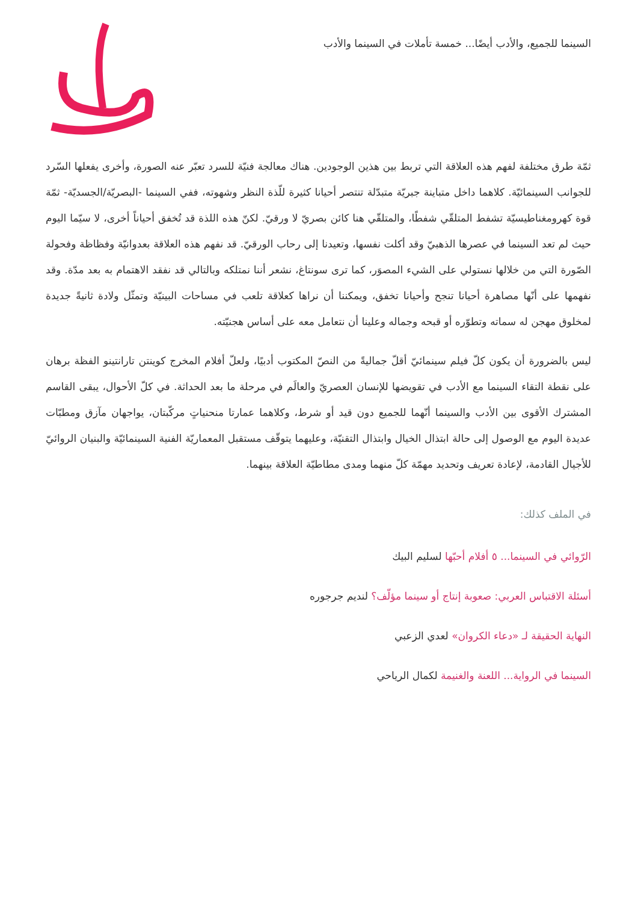السينما للجميع، والأدب أيضًا... خمسة تأملات في السينما والأدب
ثمّة طرق مختلفة لفهم هذه العلاقة التي تربط بين هذين الوجودين. هناك معالجة فنيّة للسرد تعبّر عنه الصورة، وأخرى يفعلها السّرد للجوانب السينمائيّة. كلاهما داخل متباينة جبريّة متبدّلة تنتصر أحيانا كثيرة للّذة النظر وشهوته، ففي السينما -البصريّة/الجسديّة- ثمّة قوة كهرومغناطيسيّة تشفط المتلقّي شفطًا، والمتلقّي هنا كائن بصريّ لا ورقيّ. لكنّ هذه اللذة قد تُخفق أحياناً أخرى، لا سيّما اليوم حيث لم تعد السينما في عصرها الذهبيّ وقد أكلت نفسها، وتعيدنا إلى رحاب الورقيّ. قد نفهم هذه العلاقة بعدوانيّة وفظاظة وفحولة الصّورة التي من خلالها نستولي على الشيء المصوَر، كما ترى سونتاغ، نشعر أننا نمتلكه وبالتالي قد نفقد الاهتمام به بعد مدّة. وقد نفهمها على أنّها مصاهرة أحيانا تنجح وأحيانا تخفق، ويمكننا أن نراها كعلاقة تلعب في مساحات البينيّة وتمثّل ولادة ثانيةً جديدة لمخلوق مهجن له سماته وتطوّره أو قبحه وجماله وعلينا أن نتعامل معه على أساس هجنيّته.
ليس بالضرورة أن يكون كلّ فيلم سينمائيّ أقلّ جماليةً من النصّ المكتوب أدبيًا، ولعلّ أفلام المخرج كوينتن تارانتينو الفظة برهان على نقطة التقاء السينما مع الأدب في تقويضها للإنسان العصريّ والعالَم في مرحلة ما بعد الحداثة. في كلّ الأحوال، يبقى القاسم المشترك الأقوى بين الأدب والسينما أنّهما للجميع دون قيد أو شرط، وكلاهما عمارتا منحنياتٍ مركّبتان، يواجهان مآزق ومطبّات عديدة اليوم مع الوصول إلى حالة ابتذال الخيال وابتذال التقنيّة، وعليهما يتوقّف مستقبل المعماريّة الفنية السينمائيّة والبنيان الروائيّ للأجيال القادمة، لإعادة تعريف وتحديد مهمّة كلّ منهما ومدى مطاطيّة العلاقة بينهما.
في الملف كذلك:
الرّوائي في السينما... ٥ أفلام أحبّها لسليم البيك
أسئلة الاقتباس العربي: صعوبة إنتاج أو سينما مؤلّف؟ لنديم جرجوره
النهاية الحقيقة لـ «دعاء الكروان» لعدي الزعبي
السينما في الرواية... اللعنة والغنيمة لكمال الرياحي